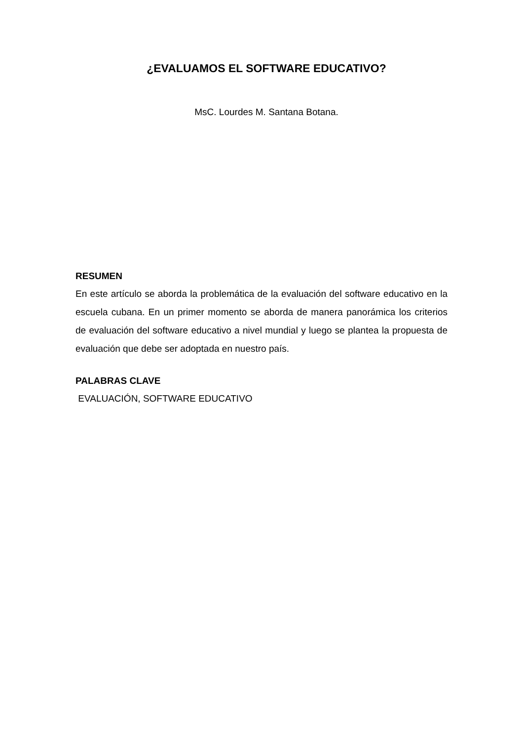¿EVALUAMOS EL SOFTWARE EDUCATIVO?
MsC. Lourdes M. Santana Botana.
RESUMEN
En este artículo se aborda la problemática de la evaluación del software educativo en la escuela cubana. En un primer momento se aborda de manera panorámica los criterios de evaluación del software educativo a nivel mundial y luego se plantea la propuesta de evaluación que debe ser adoptada en nuestro país.
PALABRAS CLAVE
EVALUACIÓN, SOFTWARE EDUCATIVO